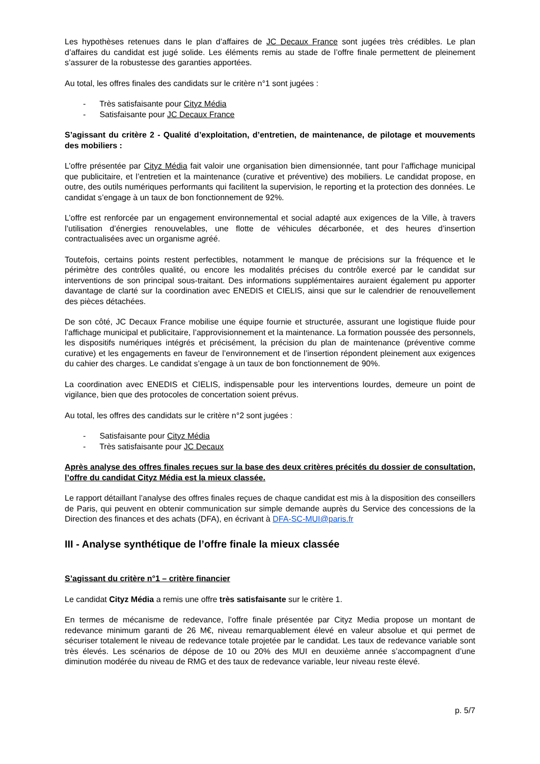Les hypothèses retenues dans le plan d’affaires de JC Decaux France sont jugées très crédibles. Le plan d’affaires du candidat est jugé solide. Les éléments remis au stade de l’offre finale permettent de pleinement s’assurer de la robustesse des garanties apportées.
Au total, les offres finales des candidats sur le critère n°1 sont jugées :
- Très satisfaisante pour Cityz Média
- Satisfaisante pour JC Decaux France
S’agissant du critère 2 - Qualité d’exploitation, d’entretien, de maintenance, de pilotage et mouvements des mobiliers :
L’offre présentée par Cityz Média fait valoir une organisation bien dimensionnée, tant pour l’affichage municipal que publicitaire, et l’entretien et la maintenance (curative et préventive) des mobiliers. Le candidat propose, en outre, des outils numériques performants qui facilitent la supervision, le reporting et la protection des données. Le candidat s’engage à un taux de bon fonctionnement de 92%.
L’offre est renforcée par un engagement environnemental et social adapté aux exigences de la Ville, à travers l’utilisation d’énergies renouvelables, une flotte de véhicules décarbonée, et des heures d’insertion contractualisées avec un organisme agréé.
Toutefois, certains points restent perfectibles, notamment le manque de précisions sur la fréquence et le périmètre des contrôles qualité, ou encore les modalités précises du contrôle exercé par le candidat sur interventions de son principal sous-traitant. Des informations supplémentaires auraient également pu apporter davantage de clarté sur la coordination avec ENEDIS et CIELIS, ainsi que sur le calendrier de renouvellement des pièces détachées.
De son côté, JC Decaux France mobilise une équipe fournie et structurée, assurant une logistique fluide pour l’affichage municipal et publicitaire, l’approvisionnement et la maintenance. La formation poussée des personnels, les dispositifs numériques intégrés et précisément, la précision du plan de maintenance (préventive comme curative) et les engagements en faveur de l’environnement et de l’insertion répondent pleinement aux exigences du cahier des charges. Le candidat s’engage à un taux de bon fonctionnement de 90%.
La coordination avec ENEDIS et CIELIS, indispensable pour les interventions lourdes, demeure un point de vigilance, bien que des protocoles de concertation soient prévus.
Au total, les offres des candidats sur le critère n°2 sont jugées :
- Satisfaisante pour Cityz Média
- Très satisfaisante pour JC Decaux
Après analyse des offres finales reçues sur la base des deux critères précités du dossier de consultation, l’offre du candidat Cityz Média est la mieux classée.
Le rapport détaillant l’analyse des offres finales reçues de chaque candidat est mis à la disposition des conseillers de Paris, qui peuvent en obtenir communication sur simple demande auprès du Service des concessions de la Direction des finances et des achats (DFA), en écrivant à DFA-SC-MUI@paris.fr
III - Analyse synthétique de l’offre finale la mieux classée
S’agissant du critère n°1 – critère financier
Le candidat Cityz Média a remis une offre très satisfaisante sur le critère 1.
En termes de mécanisme de redevance, l’offre finale présentée par Cityz Media propose un montant de redevance minimum garanti de 26 M€, niveau remarquablement élevé en valeur absolue et qui permet de sécuriser totalement le niveau de redevance totale projetée par le candidat. Les taux de redevance variable sont très élevés. Les scénarios de dépose de 10 ou 20% des MUI en deuxième année s’accompagnent d’une diminution modérée du niveau de RMG et des taux de redevance variable, leur niveau reste élevé.
p. 5/7